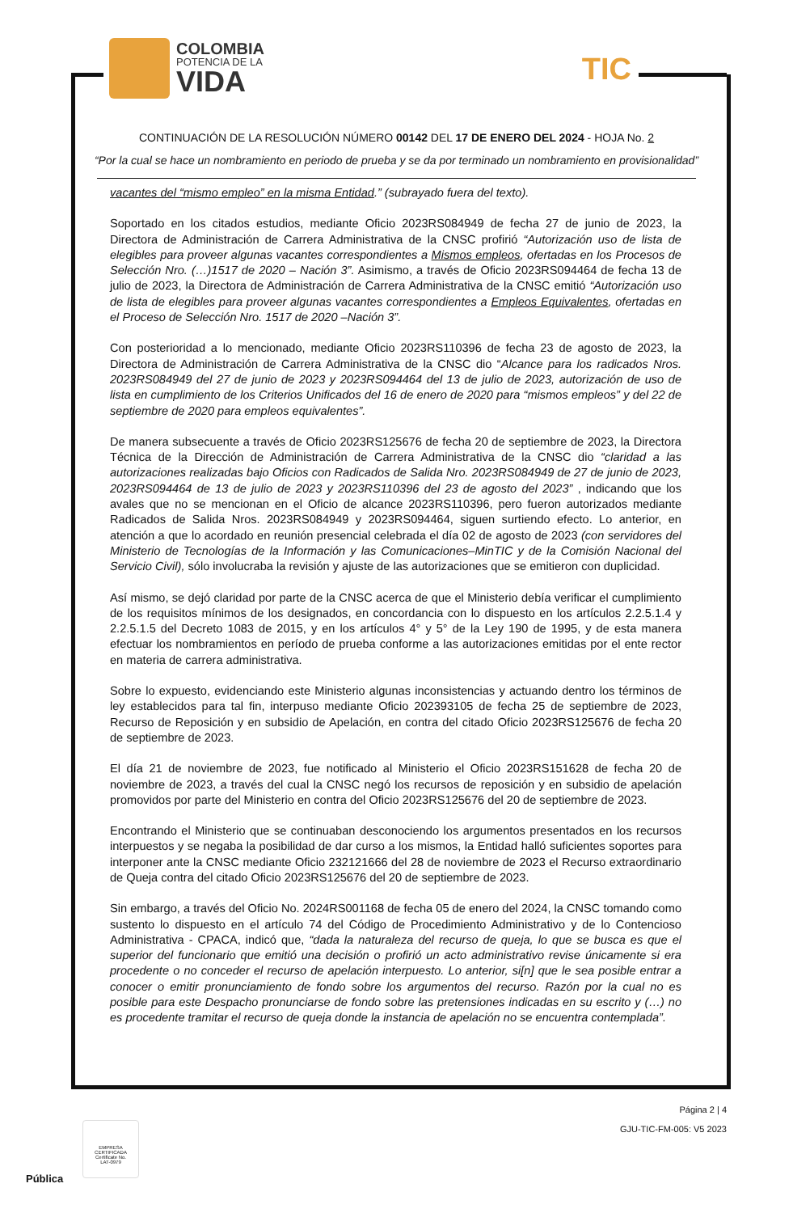COLOMBIA
POTENCIA DE LA
VIDA
TIC
CONTINUACIÓN DE LA RESOLUCIÓN NÚMERO 00142 DEL 17 DE ENERO DEL 2024 - HOJA No. 2
“Por la cual se hace un nombramiento en periodo de prueba y se da por terminado un nombramiento en provisionalidad”
vacantes del “mismo empleo” en la misma Entidad.” (subrayado fuera del texto).
Soportado en los citados estudios, mediante Oficio 2023RS084949 de fecha 27 de junio de 2023, la Directora de Administración de Carrera Administrativa de la CNSC profirió “Autorización uso de lista de elegibles para proveer algunas vacantes correspondientes a Mismos empleos, ofertadas en los Procesos de Selección Nro. (…)1517 de 2020 – Nación 3”. Asimismo, a través de Oficio 2023RS094464 de fecha 13 de julio de 2023, la Directora de Administración de Carrera Administrativa de la CNSC emitió “Autorización uso de lista de elegibles para proveer algunas vacantes correspondientes a Empleos Equivalentes, ofertadas en el Proceso de Selección Nro. 1517 de 2020 –Nación 3”.
Con posterioridad a lo mencionado, mediante Oficio 2023RS110396 de fecha 23 de agosto de 2023, la Directora de Administración de Carrera Administrativa de la CNSC dio “Alcance para los radicados Nros. 2023RS084949 del 27 de junio de 2023 y 2023RS094464 del 13 de julio de 2023, autorización de uso de lista en cumplimiento de los Criterios Unificados del 16 de enero de 2020 para “mismos empleos” y del 22 de septiembre de 2020 para empleos equivalentes”.
De manera subsecuente a través de Oficio 2023RS125676 de fecha 20 de septiembre de 2023, la Directora Técnica de la Dirección de Administración de Carrera Administrativa de la CNSC dio “claridad a las autorizaciones realizadas bajo Oficios con Radicados de Salida Nro. 2023RS084949 de 27 de junio de 2023, 2023RS094464 de 13 de julio de 2023 y 2023RS110396 del 23 de agosto del 2023” , indicando que los avales que no se mencionan en el Oficio de alcance 2023RS110396, pero fueron autorizados mediante Radicados de Salida Nros. 2023RS084949 y 2023RS094464, siguen surtiendo efecto. Lo anterior, en atención a que lo acordado en reunión presencial celebrada el día 02 de agosto de 2023 (con servidores del Ministerio de Tecnologías de la Información y las Comunicaciones–MinTIC y de la Comisión Nacional del Servicio Civil), sólo involucraba la revisión y ajuste de las autorizaciones que se emitieron con duplicidad.
Así mismo, se dejó claridad por parte de la CNSC acerca de que el Ministerio debía verificar el cumplimiento de los requisitos mínimos de los designados, en concordancia con lo dispuesto en los artículos 2.2.5.1.4 y 2.2.5.1.5 del Decreto 1083 de 2015, y en los artículos 4° y 5° de la Ley 190 de 1995, y de esta manera efectuar los nombramientos en período de prueba conforme a las autorizaciones emitidas por el ente rector en materia de carrera administrativa.
Sobre lo expuesto, evidenciando este Ministerio algunas inconsistencias y actuando dentro los términos de ley establecidos para tal fin, interpuso mediante Oficio 202393105 de fecha 25 de septiembre de 2023, Recurso de Reposición y en subsidio de Apelación, en contra del citado Oficio 2023RS125676 de fecha 20 de septiembre de 2023.
El día 21 de noviembre de 2023, fue notificado al Ministerio el Oficio 2023RS151628 de fecha 20 de noviembre de 2023, a través del cual la CNSC negó los recursos de reposición y en subsidio de apelación promovidos por parte del Ministerio en contra del Oficio 2023RS125676 del 20 de septiembre de 2023.
Encontrando el Ministerio que se continuaban desconociendo los argumentos presentados en los recursos interpuestos y se negaba la posibilidad de dar curso a los mismos, la Entidad halló suficientes soportes para interponer ante la CNSC mediante Oficio 232121666 del 28 de noviembre de 2023 el Recurso extraordinario de Queja contra del citado Oficio 2023RS125676 del 20 de septiembre de 2023.
Sin embargo, a través del Oficio No. 2024RS001168 de fecha 05 de enero del 2024, la CNSC tomando como sustento lo dispuesto en el artículo 74 del Código de Procedimiento Administrativo y de lo Contencioso Administrativa - CPACA, indicó que, “dada la naturaleza del recurso de queja, lo que se busca es que el superior del funcionario que emitió una decisión o profirió un acto administrativo revise únicamente si era procedente o no conceder el recurso de apelación interpuesto. Lo anterior, si[n] que le sea posible entrar a conocer o emitir pronunciamiento de fondo sobre los argumentos del recurso. Razón por la cual no es posible para este Despacho pronunciarse de fondo sobre las pretensiones indicadas en su escrito y (…) no es procedente tramitar el recurso de queja donde la instancia de apelación no se encuentra contemplada”.
Página 2 | 4
GJU-TIC-FM-005: V5 2023
EMPRESA CERTIFICADA
Certificate No.
LAT-0979
Pública